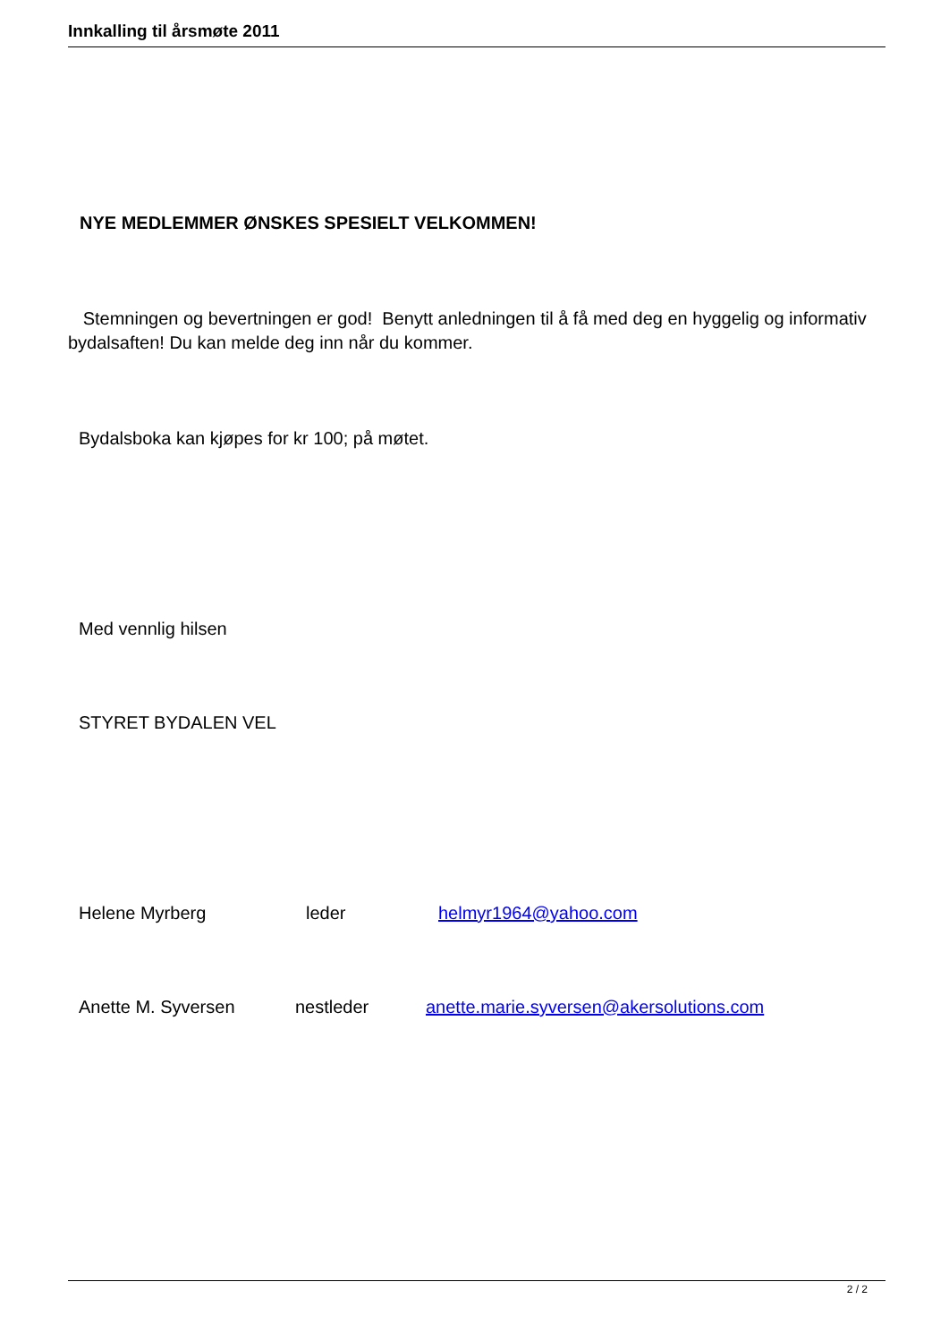Innkalling til årsmøte 2011
NYE MEDLEMMER ØNSKES SPESIELT VELKOMMEN!
Stemningen og bevertningen er god! Benytt anledningen til å få med deg en hyggelig og informativ bydalsaften! Du kan melde deg inn når du kommer.
Bydalsboka kan kjøpes for kr 100; på møtet.
Med vennlig hilsen
STYRET BYDALEN VEL
Helene Myrberg leder helmyr1964@yahoo.com
Anette M. Syversen nestleder anette.marie.syversen@akersolutions.com
2 / 2